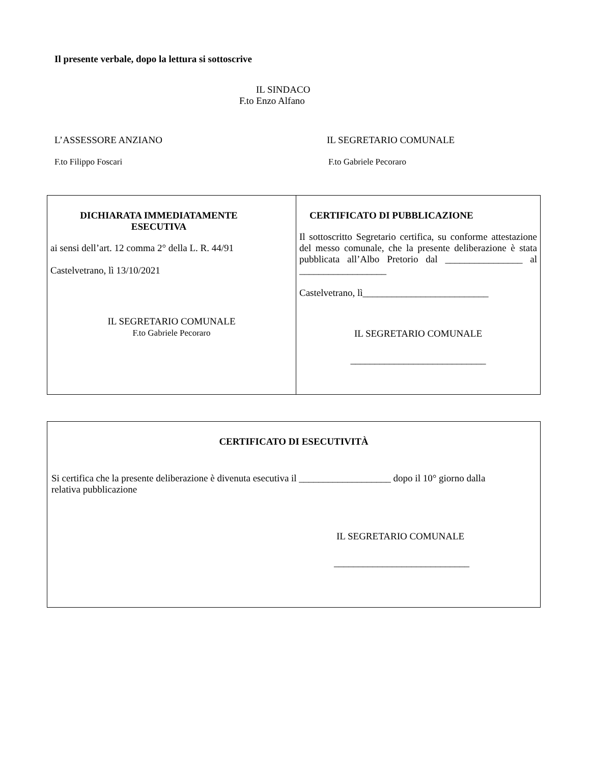Il presente verbale, dopo la lettura si sottoscrive
IL SINDACO
F.to Enzo Alfano
L’ASSESSORE ANZIANO
F.to Filippo Foscari
IL SEGRETARIO COMUNALE
F.to Gabriele Pecoraro
| DICHIARATA IMMEDIATAMENTE ESECUTIVA ai sensi dell’art. 12 comma 2° della L. R. 44/91 Castelvetrano, lì 13/10/2021 IL SEGRETARIO COMUNALE F.to Gabriele Pecoraro | CERTIFICATO DI PUBBLICAZIONE Il sottoscritto Segretario certifica, su conforme attestazione del messo comunale, che la presente deliberazione è stata pubblicata all’Albo Pretorio dal ________________ al __________________ Castelvetrano, lì__________________________ IL SEGRETARIO COMUNALE ____________________________ |
| CERTIFICATO DI ESECUTIVITÀ Si certifica che la presente deliberazione è divenuta esecutiva il ___________________ dopo il 10° giorno dalla relativa pubblicazione IL SEGRETARIO COMUNALE ____________________________ |